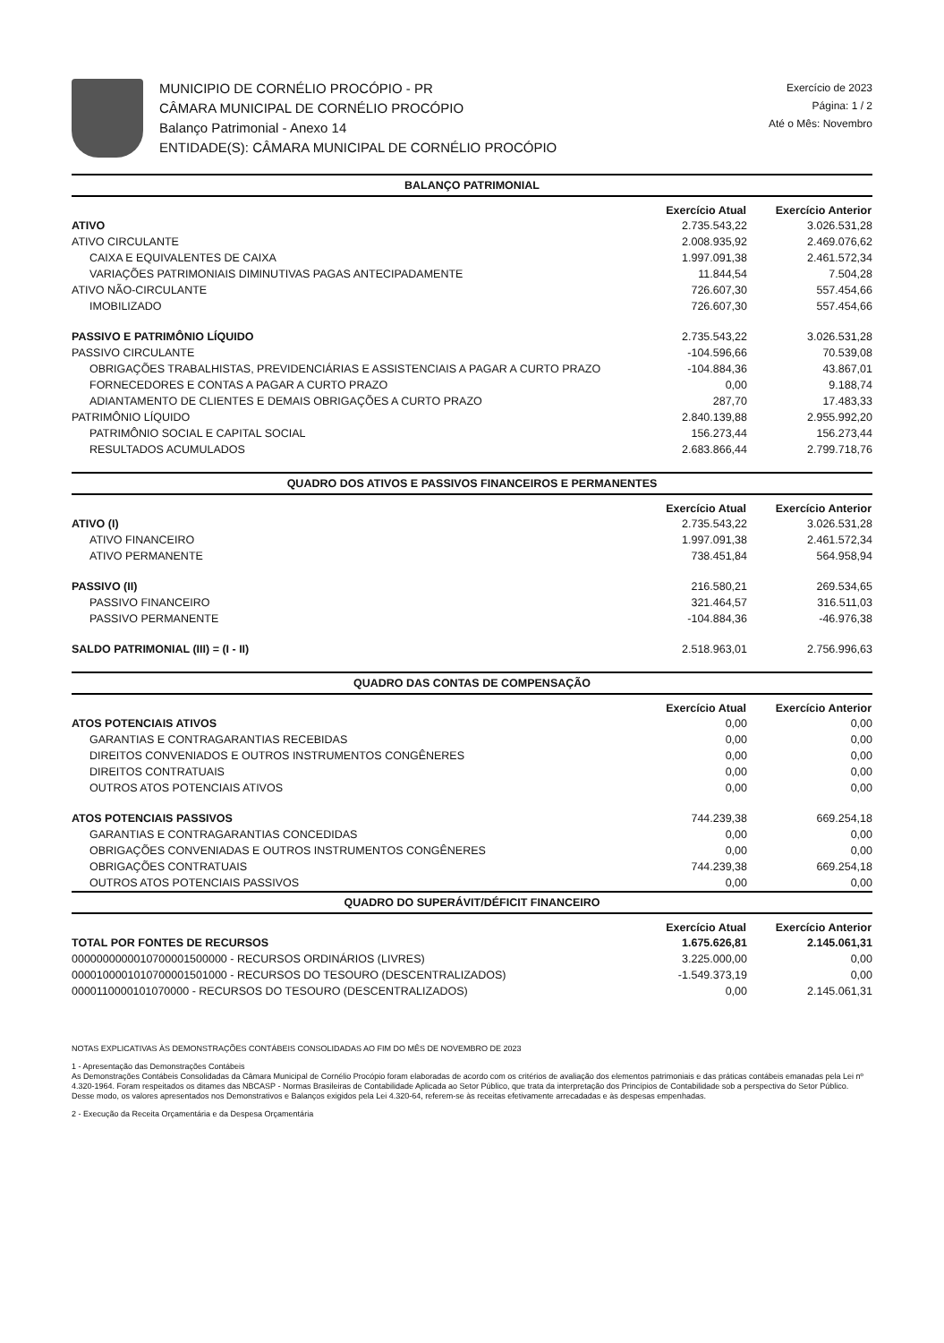MUNICIPIO DE CORNÉLIO PROCÓPIO - PR
CÂMARA MUNICIPAL DE CORNÉLIO PROCÓPIO
Balanço Patrimonial - Anexo 14
ENTIDADE(S): CÂMARA MUNICIPAL DE CORNÉLIO PROCÓPIO
Exercício de 2023
Página: 1 / 2
Até o Mês: Novembro
| BALANÇO PATRIMONIAL | | |
| --- | --- | --- |
| | Exercício Atual | Exercício Anterior |
| ATIVO | 2.735.543,22 | 3.026.531,28 |
| ATIVO CIRCULANTE | 2.008.935,92 | 2.469.076,62 |
| CAIXA E EQUIVALENTES DE CAIXA | 1.997.091,38 | 2.461.572,34 |
| VARIAÇÕES PATRIMONIAIS DIMINUTIVAS PAGAS ANTECIPADAMENTE | 11.844,54 | 7.504,28 |
| ATIVO NÃO-CIRCULANTE | 726.607,30 | 557.454,66 |
| IMOBILIZADO | 726.607,30 | 557.454,66 |
| PASSIVO E PATRIMÔNIO LÍQUIDO | 2.735.543,22 | 3.026.531,28 |
| PASSIVO CIRCULANTE | -104.596,66 | 70.539,08 |
| OBRIGAÇÕES TRABALHISTAS, PREVIDENCIÁRIAS E ASSISTENCIAIS A PAGAR A CURTO PRAZO | -104.884,36 | 43.867,01 |
| FORNECEDORES E CONTAS A PAGAR A CURTO PRAZO | 0,00 | 9.188,74 |
| ADIANTAMENTO DE CLIENTES E DEMAIS OBRIGAÇÕES A CURTO PRAZO | 287,70 | 17.483,33 |
| PATRIMÔNIO LÍQUIDO | 2.840.139,88 | 2.955.992,20 |
| PATRIMÔNIO SOCIAL E CAPITAL SOCIAL | 156.273,44 | 156.273,44 |
| RESULTADOS ACUMULADOS | 2.683.866,44 | 2.799.718,76 |
| QUADRO DOS ATIVOS E PASSIVOS FINANCEIROS E PERMANENTES | | |
| | Exercício Atual | Exercício Anterior |
| ATIVO (I) | 2.735.543,22 | 3.026.531,28 |
| ATIVO FINANCEIRO | 1.997.091,38 | 2.461.572,34 |
| ATIVO PERMANENTE | 738.451,84 | 564.958,94 |
| PASSIVO (II) | 216.580,21 | 269.534,65 |
| PASSIVO FINANCEIRO | 321.464,57 | 316.511,03 |
| PASSIVO PERMANENTE | -104.884,36 | -46.976,38 |
| SALDO PATRIMONIAL (III) = (I - II) | 2.518.963,01 | 2.756.996,63 |
| QUADRO DAS CONTAS DE COMPENSAÇÃO | | |
| | Exercício Atual | Exercício Anterior |
| ATOS POTENCIAIS ATIVOS | 0,00 | 0,00 |
| GARANTIAS E CONTRAGARANTIAS RECEBIDAS | 0,00 | 0,00 |
| DIREITOS CONVENIADOS E OUTROS INSTRUMENTOS CONGÊNERES | 0,00 | 0,00 |
| DIREITOS CONTRATUAIS | 0,00 | 0,00 |
| OUTROS ATOS POTENCIAIS ATIVOS | 0,00 | 0,00 |
| ATOS POTENCIAIS PASSIVOS | 744.239,38 | 669.254,18 |
| GARANTIAS E CONTRAGARANTIAS CONCEDIDAS | 0,00 | 0,00 |
| OBRIGAÇÕES CONVENIADAS E OUTROS INSTRUMENTOS CONGÊNERES | 0,00 | 0,00 |
| OBRIGAÇÕES CONTRATUAIS | 744.239,38 | 669.254,18 |
| OUTROS ATOS POTENCIAIS PASSIVOS | 0,00 | 0,00 |
| QUADRO DO SUPERÁVIT/DÉFICIT FINANCEIRO | | |
| | Exercício Atual | Exercício Anterior |
| TOTAL POR FONTES DE RECURSOS | 1.675.626,81 | 2.145.061,31 |
| 0000000000010700001500000 - RECURSOS ORDINÁRIOS (LIVRES) | 3.225.000,00 | 0,00 |
| 0000100001010700001501000 - RECURSOS DO TESOURO (DESCENTRALIZADOS) | -1.549.373,19 | 0,00 |
| 0000110000101070000 - RECURSOS DO TESOURO (DESCENTRALIZADOS) | 0,00 | 2.145.061,31 |
NOTAS EXPLICATIVAS ÀS DEMONSTRAÇÕES CONTÁBEIS CONSOLIDADAS AO FIM DO MÊS DE NOVEMBRO DE 2023
1 - Apresentação das Demonstrações Contábeis
As Demonstrações Contábeis Consolidadas da Câmara Municipal de Cornélio Procópio foram elaboradas de acordo com os critérios de avaliação dos elementos patrimoniais e das práticas contábeis emanadas pela Lei nº 4.320-1964. Foram respeitados os ditames das NBCASP - Normas Brasileiras de Contabilidade Aplicada ao Setor Público, que trata da interpretação dos Princípios de Contabilidade sob a perspectiva do Setor Público. Desse modo, os valores apresentados nos Demonstrativos e Balanços exigidos pela Lei 4.320-64, referem-se às receitas efetivamente arrecadadas e às despesas empenhadas.
2 - Execução da Receita Orçamentária e da Despesa Orçamentária